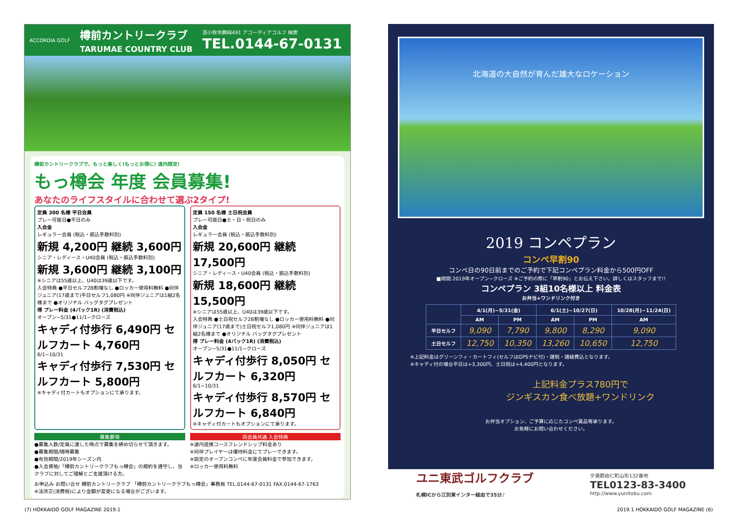ACCORDIA GOLF
樽前カントリークラブ
TARUMAE COUNTRY CLUB
苫小牧市錦岡491 アコーディアゴルフ 検索
TEL.0144-67-0131
樽前カントリークラブで、もっと楽しく!もっとお得に! 道内限定!
もっ樽会 年度 会員募集!
あなたのライフスタイルに合わせて選ぶ2タイプ!
定員 300 名様 平日会員
プレー可能日●平日のみ
入会金
レギュラー会員 (税込・振込手数料別)
新規 4,200円 継続 3,600円
シニア・レディース・U40会員 (税込・振込手数料別)
新規 3,600円 継続 3,100円
※シニアは55歳以上、U40は39歳以下です。
入会特典 ●平日セルフ2B割増なし ●ロッカー使用料無料 ●同伴ジュニア(17歳まで)平日セルフ1,080円 ※同伴ジュニアは1組2名様まで ●オリジナル バッグタグプレゼント
得 プレー料金 (4バック1R) (消費税込)
オープン~5/31●11/1~クローズ
キャディ付歩行 6,490円 セルフカート 4,760円
6/1~10/31
キャディ付歩行 7,530円 セルフカート 5,800円
※キャディ付カートもオプションにて承ります。
定員 150 名様 土日祝会員
プレー可能日●土・日・祝日のみ
入会金
レギュラー会員 (税込・振込手数料別)
新規 20,600円 継続 17,500円
シニア・レディース・U40会員 (税込・振込手数料別)
新規 18,600円 継続 15,500円
※シニアは55歳以上、U40は39歳以下です。
入会特典 ●土日祝セルフ2B割増なし ●ロッカー使用料無料 ●同伴ジュニア(17歳まで)土日祝セルフ1,080円 ※同伴ジュニアは1組2名様まで ●オリジナル バッグタグプレゼント
得 プレー料金 (4バック1R) (消費税込)
オープン~5/31●11/1~クローズ
キャディ付歩行 8,050円 セルフカート 6,320円
6/1~10/31
キャディ付歩行 8,570円 セルフカート 6,840円
※キャディ付カートもオプションにて承ります。
募集要項
●募集人数/定員に達した時点で募集を締め切らせて頂きます。
●募集期間/随時募集
●有効期間/2019年シーズン内
●入会資格/「樽前カントリークラブもっ樽会」の規約を遵守し、当クラブに対してご理解とご支援頂ける方。
両会員共通 入会特典
※道内提携コースフレンドシップ料金あり
※同伴プレイヤーは優待料金にてプレーできます。
※設定のオープンコンペに年度会員料金で参加できます。
※ロッカー使用料無料
お申込み お問い合せ 樽前カントリークラブ 「樽前カントリークラブもっ樽会」事務局 TEL.0144-67-0131 FAX.0144-67-1763
※法改正(消費税)により金額が変更になる場合がございます。
北海道の大自然が育んだ雄大なロケーション
2019 コンペプラン
コンペ早割90
コンペ日の90日前までのご予約で下記コンペプラン料金から500円OFF
■期間:2019年オープン~クローズ ※ご予約の際に「早割90」とお伝え下さい。詳しくはスタッフまで!!
コンペプラン 3組10名様以上 料金表
お弁当+ワンドリンク付き
| | 4/1(月)~5/31(金) | | 6/1(土)~10/27(日) | | 10/28(月)~11/24(日) |
| --- | --- | --- | --- | --- | --- |
| | AM | PM | AM | PM | AM |
| 平日セルフ | 9,090 | 7,790 | 9,800 | 8,290 | 9,090 |
| 土日セルフ | 12,750 | 10,350 | 13,260 | 10,650 | 12,750 |
※上記料金はグリーンフィ・カートフィ(セルフはGPSナビ付)・諸税・諸経費込となります。
※キャディ付の場合平日は+3,300円、土日祝は+4,400円となります。
上記料金プラス780円で
ジンギスカン食べ放題+ワンドリンク
お弁当オプション、ご予算に応じたコンペ賞品等承ります。
お気軽にお問い合わせください。
ユニ東武ゴルフクラブ
札幌ICから江別東インター経由で35分♪
夕張郡由仁町山形132番地
TEL0123-83-3400
http://www.yunitobu.com
(7) HOKKAIDO GOLF MAGAZINE 2019.1
2019.1 HOKKAIDO GOLF MAGAZINE (6)